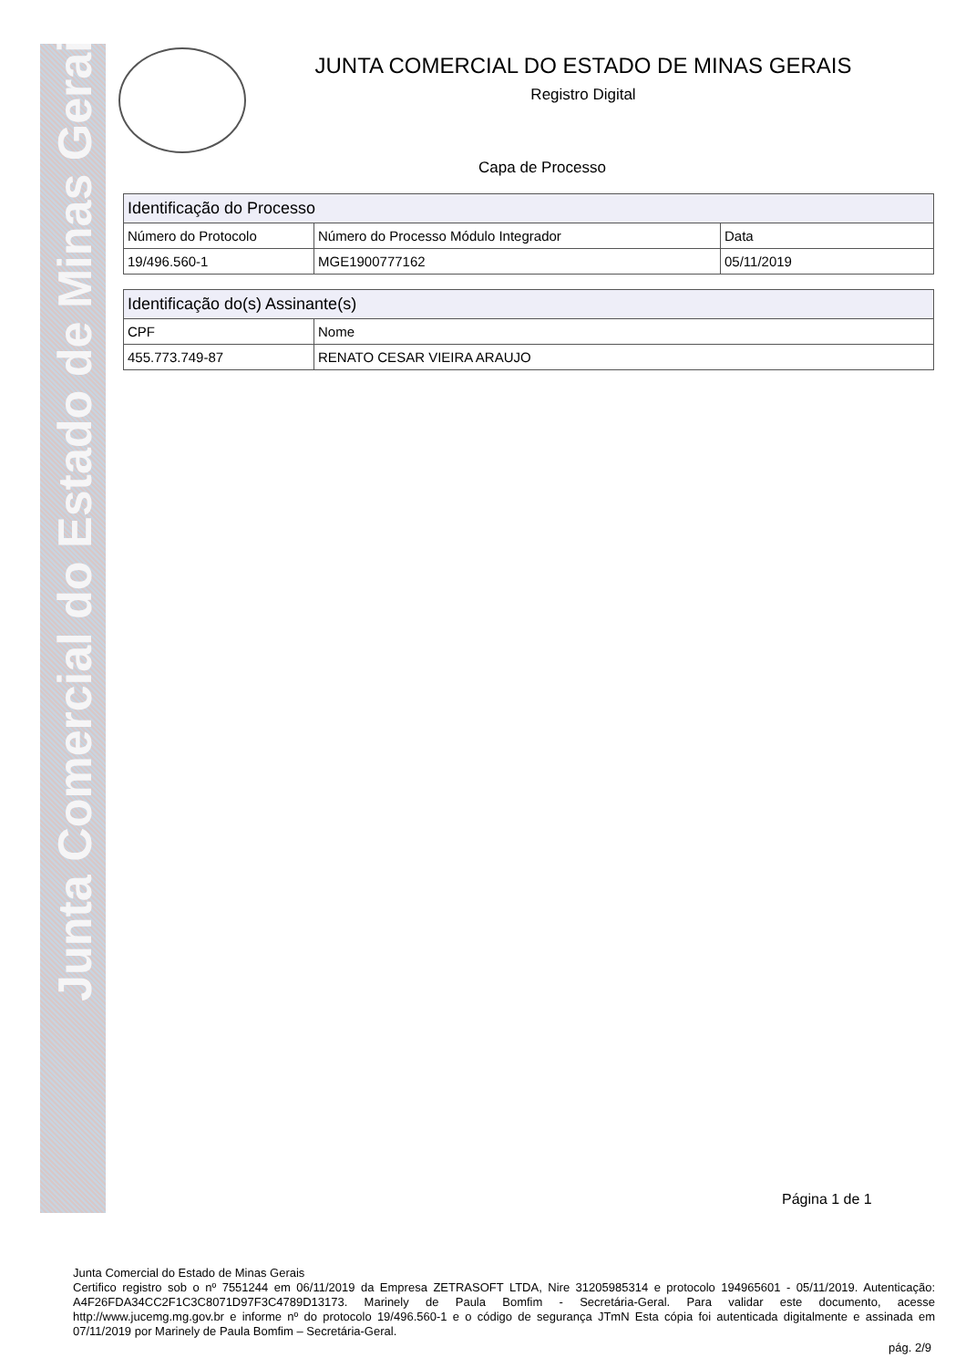Junta Comercial do Estado de Minas Gerais
JUNTA COMERCIAL DO ESTADO DE MINAS GERAIS
Registro Digital
Capa de Processo
| Identificação do Processo | | |
| --- | --- | --- |
| Número do Protocolo | Número do Processo Módulo Integrador | Data |
| 19/496.560-1 | MGE1900777162 | 05/11/2019 |
| Identificação do(s) Assinante(s) | |
| --- | --- |
| CPF | Nome |
| 455.773.749-87 | RENATO CESAR VIEIRA ARAUJO |
Página 1 de 1
Junta Comercial do Estado de Minas Gerais
Certifico registro sob o nº 7551244 em 06/11/2019 da Empresa ZETRASOFT LTDA, Nire 31205985314 e protocolo 194965601 - 05/11/2019. Autenticação: A4F26FDA34CC2F1C3C8071D97F3C4789D13173. Marinely de Paula Bomfim - Secretária-Geral. Para validar este documento, acesse http://www.jucemg.mg.gov.br e informe nº do protocolo 19/496.560-1 e o código de segurança JTmN Esta cópia foi autenticada digitalmente e assinada em 07/11/2019 por Marinely de Paula Bomfim – Secretária-Geral.
pág. 2/9